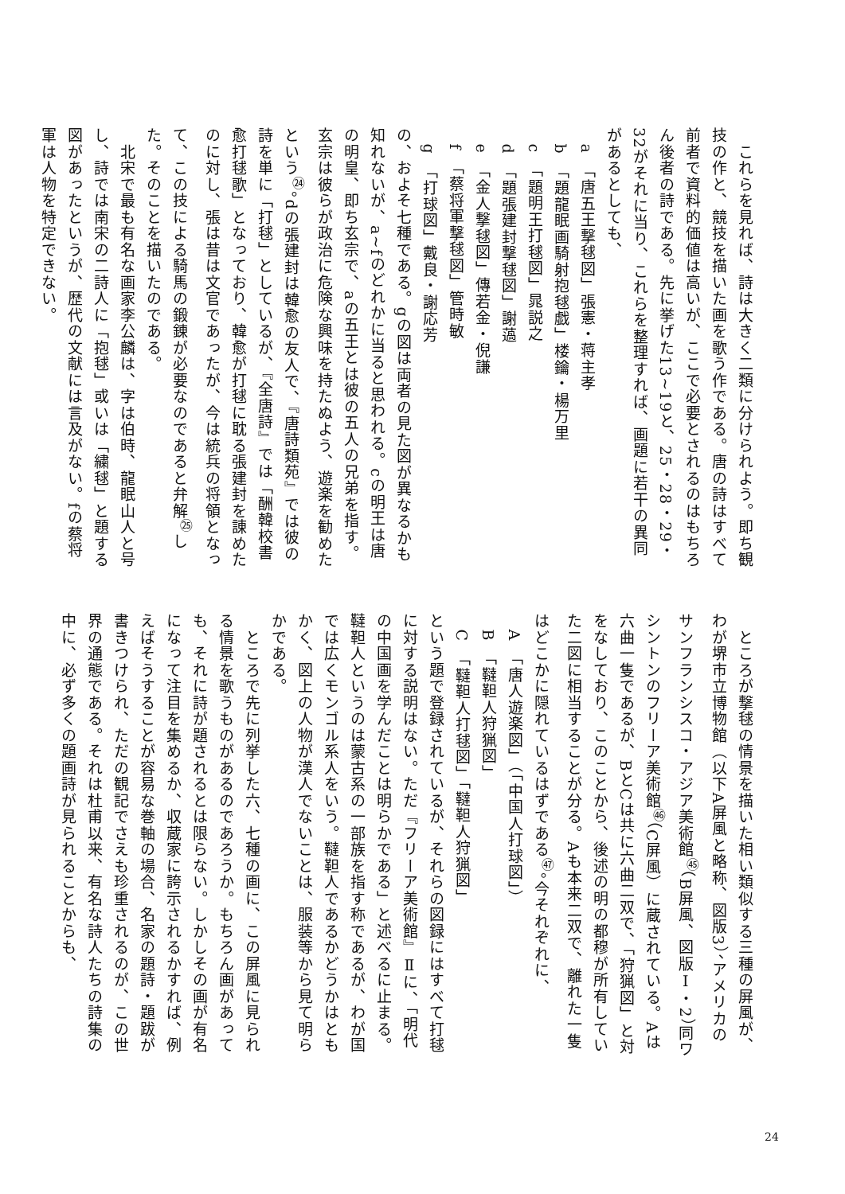これらを見れば、詩は大きく二類に分けられよう。即ち観技の作と、競技を描いた画を歌う作である。唐の詩はすべて前者で資料的価値は高いが、ここで必要とされるのはもちろん後者の詩である。先に挙げた13~19と、25・28・29・32がそれに当り、これらを整理すれば、画題に若干の異同があるとしても、
　a　「唐五王撃毬図」張憲・蒋主孝
　b　「題龍眠画騎射抱毬戯」楼鑰・楊万里
　c　「題明王打毬図」晁説之
　d　「題張建封撃毬図」謝薖
　e　「金人撃毬図」傳若金・倪謙
　f　「蔡将軍撃毬図」管時敏
　g　「打球図」戴良・謝応芳
の、およそ七種である。gの図は両者の見た図が異なるかも知れないが、a~fのどれかに当ると思われる。cの明王は唐の明皇、即ち玄宗で、aの五王とは彼の五人の兄弟を指す。玄宗は彼らが政治に危険な興味を持たぬよう、遊楽を勧めたという<sup>㉔</sup>。dの張建封は韓愈の友人で、『唐詩類苑』では彼の詩を単に「打毬」としているが、『全唐詩』では「酬韓校書愈打毬歌」となっており、韓愈が打毬に耽る張建封を諌めたのに対し、張は昔は文官であったが、今は統兵の将領となって、この技による騎馬の鍛錬が必要なのであると弁解<sup>㉕</sup>した。そのことを描いたのである。
　北宋で最も有名な画家李公麟は、字は伯時、龍眠山人と号し、詩では南宋の二詩人に「抱毬」或いは「繍毬」と題する図があったというが、歴代の文献には言及がない。fの蔡将軍は人物を特定できない。
　ところが撃毬の情景を描いた相い類似する三種の屏風が、わが堺市立博物館（以下A屏風と略称、図版3）、アメリカのサンフランシスコ・アジア美術館<sup>㊺</sup>（B屏風、図版Ⅰ・2）同ワシントンのフリーア美術館<sup>㊻</sup>（C屏風）に蔵されている。Aは六曲一隻であるが、BとCは共に六曲二双で、「狩猟図」と対をなしており、このことから、後述の明の都穆が所有していた二図に相当することが分る。Aも本来二双で、離れた一隻はどこかに隠れているはずである<sup>㊼</sup>。今それぞれに、
　A　「唐人遊楽図」（「中国人打球図」）
　B　「韃靼人狩猟図」
　C　「韃靼人打毬図」「韃靼人狩猟図」
という題で登録されているが、それらの図録にはすべて打毬に対する説明はない。ただ『フリーア美術館』Ⅱに、「明代の中国画を学んだことは明らかである」と述べるに止まる。韃靼人というのは蒙古系の一部族を指す称であるが、わが国では広くモンゴル系人をいう。韃靼人であるかどうかはともかく、図上の人物が漢人でないことは、服装等から見て明らかである。
　ところで先に列挙した六、七種の画に、この屏風に見られる情景を歌うものがあるのであろうか。もちろん画があっても、それに詩が題されるとは限らない。しかしその画が有名になって注目を集めるか、収蔵家に誇示されるかすれば、例えばそうすることが容易な巻軸の場合、名家の題詩・題跋が書きつけられ、ただの観記でさえも珍重されるのが、この世界の通態である。それは杜甫以来、有名な詩人たちの詩集の中に、必ず多くの題画詩が見られることからも、
24